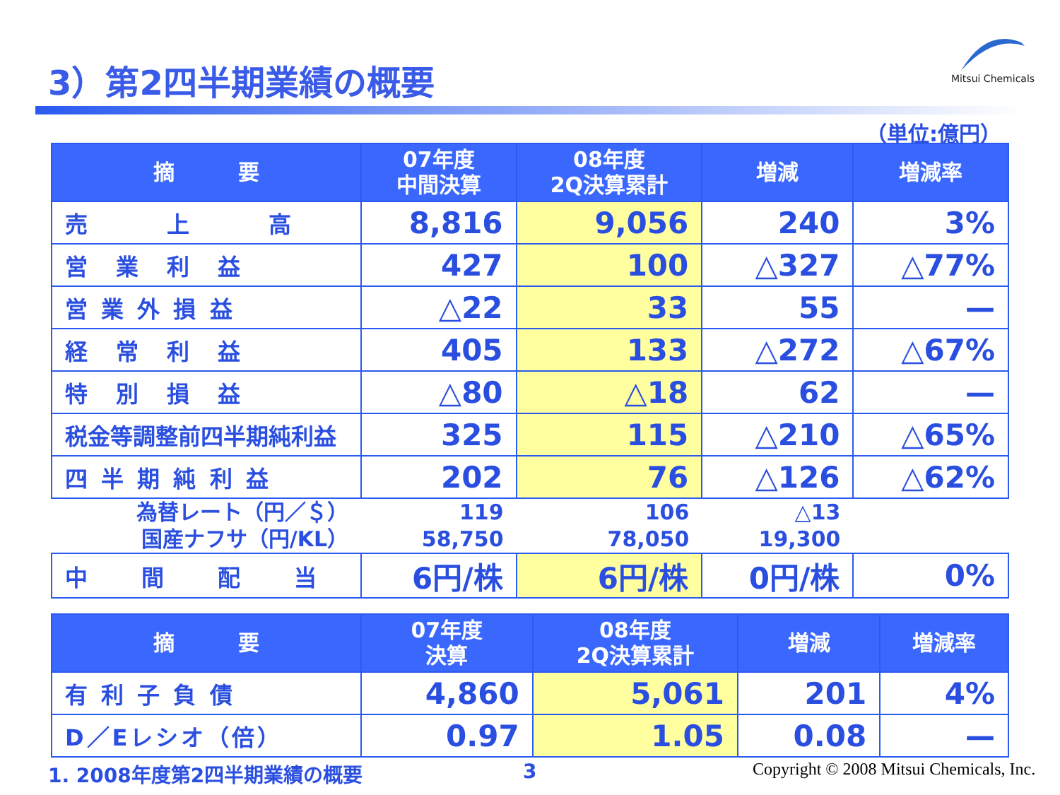3）第2四半期業績の概要
Mitsui Chemicals
（単位:億円）
| 摘 要 | 07年度 中間決算 | 08年度 2Q決算累計 | 増減 | 増減率 |
| --- | --- | --- | --- | --- |
| 売 上 高 | 8,816 | 9,056 | 240 | 3% |
| 営 業 利 益 | 427 | 100 | △327 | △77% |
| 営 業 外 損 益 | △22 | 33 | 55 | — |
| 経 常 利 益 | 405 | 133 | △272 | △67% |
| 特 別 損 益 | △80 | △18 | 62 | — |
| 税金等調整前四半期純利益 | 325 | 115 | △210 | △65% |
| 四 半 期 純 利 益 | 202 | 76 | △126 | △62% |
| 為替レート（円／＄） 国産ナフサ（円/KL） | 119 58,750 | 106 78,050 | △13 19,300 | |
| 中 間 配 当 | 6円/株 | 6円/株 | 0円/株 | 0% |
| 摘 要 | 07年度 決算 | 08年度 2Q決算累計 | 増減 | 増減率 |
| --- | --- | --- | --- | --- |
| 有 利 子 負 債 | 4,860 | 5,061 | 201 | 4% |
| D／Eレシオ（倍） | 0.97 | 1.05 | 0.08 | — |
1. 2008年度第2四半期業績の概要 3
Copyright © 2008 Mitsui Chemicals, Inc.